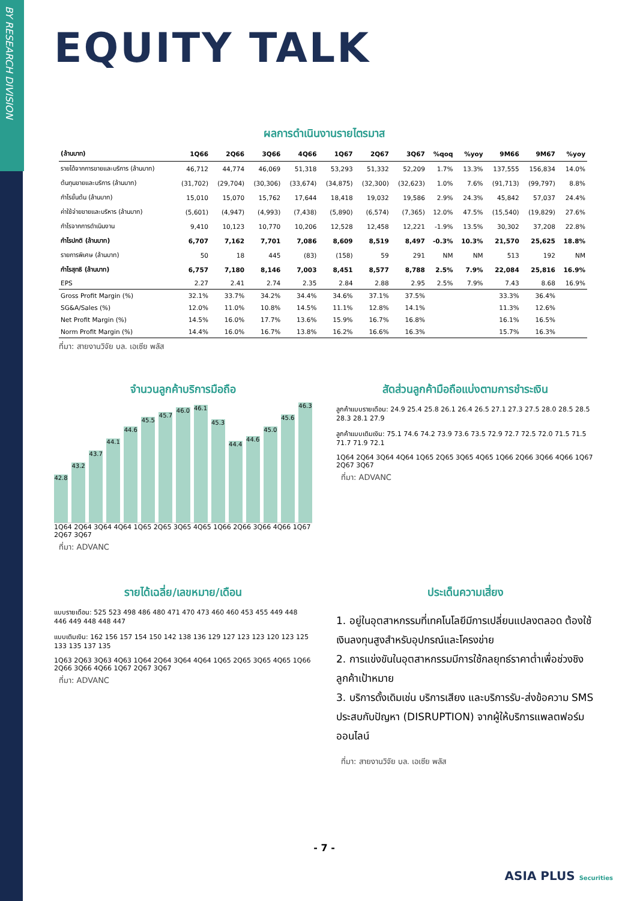BY RESEARCH DIVISION
EQUITY TALK
ผลการดำเนินงานรายไตรมาส
| (ล้านบาท) | 1Q66 | 2Q66 | 3Q66 | 4Q66 | 1Q67 | 2Q67 | 3Q67 | %qoq | %yoy | 9M66 | 9M67 | %yoy |
| --- | --- | --- | --- | --- | --- | --- | --- | --- | --- | --- | --- | --- |
| รายได้จากการขายและบริการ (ล้านบาท) | 46,712 | 44,774 | 46,069 | 51,318 | 53,293 | 51,332 | 52,209 | 1.7% | 13.3% | 137,555 | 156,834 | 14.0% |
| ต้นทุนขายและบริการ (ล้านบาท) | (31,702) | (29,704) | (30,306) | (33,674) | (34,875) | (32,300) | (32,623) | 1.0% | 7.6% | (91,713) | (99,797) | 8.8% |
| กำไรขั้นต้น (ล้านบาท) | 15,010 | 15,070 | 15,762 | 17,644 | 18,418 | 19,032 | 19,586 | 2.9% | 24.3% | 45,842 | 57,037 | 24.4% |
| ค่าใช้จ่ายขายและบริหาร (ล้านบาท) | (5,601) | (4,947) | (4,993) | (7,438) | (5,890) | (6,574) | (7,365) | 12.0% | 47.5% | (15,540) | (19,829) | 27.6% |
| กำไรจากการดำเนินงาน | 9,410 | 10,123 | 10,770 | 10,206 | 12,528 | 12,458 | 12,221 | -1.9% | 13.5% | 30,302 | 37,208 | 22.8% |
| กำไรปกติ (ล้านบาท) | 6,707 | 7,162 | 7,701 | 7,086 | 8,609 | 8,519 | 8,497 | -0.3% | 10.3% | 21,570 | 25,625 | 18.8% |
| รายการพิเศษ (ล้านบาท) | 50 | 18 | 445 | (83) | (158) | 59 | 291 | NM | NM | 513 | 192 | NM |
| กำไรสุทธิ (ล้านบาท) | 6,757 | 7,180 | 8,146 | 7,003 | 8,451 | 8,577 | 8,788 | 2.5% | 7.9% | 22,084 | 25,816 | 16.9% |
| EPS | 2.27 | 2.41 | 2.74 | 2.35 | 2.84 | 2.88 | 2.95 | 2.5% | 7.9% | 7.43 | 8.68 | 16.9% |
| Gross Profit Margin (%) | 32.1% | 33.7% | 34.2% | 34.4% | 34.6% | 37.1% | 37.5% | | | 33.3% | 36.4% | |
| SG&A/Sales (%) | 12.0% | 11.0% | 10.8% | 14.5% | 11.1% | 12.8% | 14.1% | | | 11.3% | 12.6% | |
| Net Profit Margin (%) | 14.5% | 16.0% | 17.7% | 13.6% | 15.9% | 16.7% | 16.8% | | | 16.1% | 16.5% | |
| Norm Profit Margin (%) | 14.4% | 16.0% | 16.7% | 13.8% | 16.2% | 16.6% | 16.3% | | | 15.7% | 16.3% | |
ที่มา: สายงานวิจัย บล. เอเซีย พลัส
จำนวนลูกค้าบริการมือถือ
42.8
43.2
43.7
44.1
44.6
45.5
45.7
46.0
46.1
45.3
44.4
44.6
45.0
45.6
46.3
1Q64 2Q64 3Q64 4Q64 1Q65 2Q65 3Q65 4Q65 1Q66 2Q66 3Q66 4Q66 1Q67 2Q67 3Q67
ที่มา: ADVANC
สัดส่วนลูกค้ามือถือแบ่งตามการชำระเงิน
ลูกค้าแบบรายเดือน: 24.9 25.4 25.8 26.1 26.4 26.5 27.1 27.3 27.5 28.0 28.5 28.5 28.3 28.1 27.9
ลูกค้าแบบเติมเงิน: 75.1 74.6 74.2 73.9 73.6 73.5 72.9 72.7 72.5 72.0 71.5 71.5 71.7 71.9 72.1
1Q64 2Q64 3Q64 4Q64 1Q65 2Q65 3Q65 4Q65 1Q66 2Q66 3Q66 4Q66 1Q67 2Q67 3Q67
ที่มา: ADVANC
รายได้เฉลี่ย/เลขหมาย/เดือน
แบบรายเดือน: 525 523 498 486 480 471 470 473 460 460 453 455 449 448 446 449 448 448 447
แบบเติมเงิน: 162 156 157 154 150 142 138 136 129 127 123 123 120 123 125 133 135 137 135
1Q63 2Q63 3Q63 4Q63 1Q64 2Q64 3Q64 4Q64 1Q65 2Q65 3Q65 4Q65 1Q66 2Q66 3Q66 4Q66 1Q67 2Q67 3Q67
ที่มา: ADVANC
ประเด็นความเสี่ยง
1. อยู่ในอุตสาหกรรมที่เทคโนโลยีมีการเปลี่ยนแปลงตลอด ต้องใช้เงินลงทุนสูงสำหรับอุปกรณ์และโครงข่าย
2. การแข่งขันในอุตสาหกรรมมีการใช้กลยุทธ์ราคาต่ำเพื่อช่วงชิงลูกค้าเป้าหมาย
3. บริการดั้งเดิมเช่น บริการเสียง และบริการรับ-ส่งข้อความ SMS ประสบกับปัญหา (DISRUPTION) จากผู้ให้บริการแพลตฟอร์มออนไลน์
ที่มา: สายงานวิจัย บล. เอเซีย พลัส
- 7 -
ASIA PLUS Securities